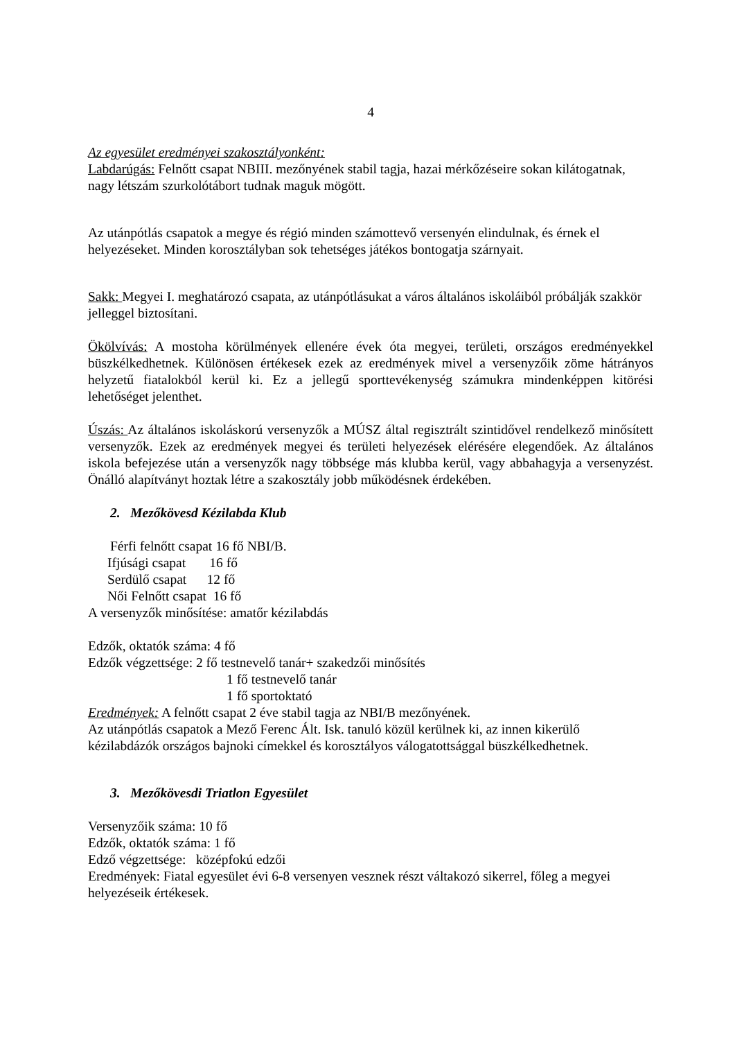4
Az egyesület eredményei szakosztályonként:
Labdarúgás: Felnőtt csapat NBIII. mezőnyének stabil tagja, hazai mérkőzéseire sokan kilátogatnak, nagy létszám szurkolótábort tudnak maguk mögött.
Az utánpótlás csapatok a megye és régió minden számottevő versenyén elindulnak, és érnek el helyezéseket. Minden korosztályban sok tehetséges játékos bontogatja szárnyait.
Sakk: Megyei I. meghatározó csapata, az utánpótlásukat a város általános iskoláiból próbálják szakkör jelleggel biztosítani.
Ökölvívás: A mostoha körülmények ellenére évek óta megyei, területi, országos eredményekkel büszkélkedhetnek. Különösen értékesek ezek az eredmények mivel a versenyzőik zöme hátrányos helyzetű fiatalokból kerül ki. Ez a jellegű sporttevékenység számukra mindenképpen kitörési lehetőséget jelenthet.
Úszás: Az általános iskoláskorú versenyzők a MÚSZ által regisztrált szintidővel rendelkező minősített versenyzők. Ezek az eredmények megyei és területi helyezések elérésére elegendőek. Az általános iskola befejezése után a versenyzők nagy többsége más klubba kerül, vagy abbahagyja a versenyzést. Önálló alapítványt hoztak létre a szakosztály jobb működésnek érdekében.
2. Mezőkövesd Kézilabda Klub
Férfi felnőtt csapat 16 fő NBI/B.
Ifjúsági csapat 16 fő
Serdülő csapat 12 fő
Női Felnőtt csapat 16 fő
A versenyzők minősítése: amatőr kézilabdás
Edzők, oktatók száma: 4 fő
Edzők végzettsége: 2 fő testnevelő tanár+ szakedzői minősítés
1 fő testnevelő tanár
1 fő sportoktató
Eredmények: A felnőtt csapat 2 éve stabil tagja az NBI/B mezőnyének.
Az utánpótlás csapatok a Mező Ferenc Ált. Isk. tanuló közül kerülnek ki, az innen kikerülő kézilabdázók országos bajnoki címekkel és korosztályos válogatottsággal büszkélkedhetnek.
3. Mezőkövesdi Triatlon Egyesület
Versenyzőik száma: 10 fő
Edzők, oktatók száma: 1 fő
Edző végzettsége: középfokú edzői
Eredmények: Fiatal egyesület évi 6-8 versenyen vesznek részt váltakozó sikerrel, főleg a megyei helyezéseik értékesek.